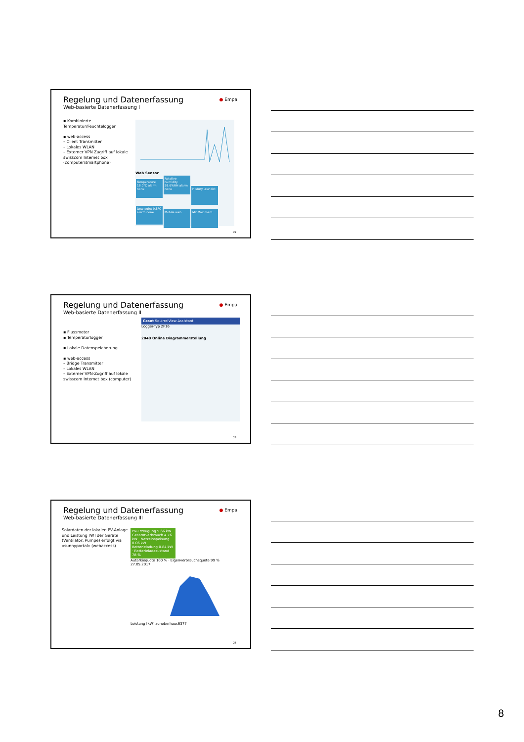Regelung und Datenerfassung
Web-basierte Datenerfassung I
● Empa
▪ Kombinierte Temperatur/Feuchtelogger
▪ web-access
– Client Transmitter
– Lokales WLAN
– Externer VPN Zugriff auf lokale swisscom Internet box (computer/smartphone)
Web Sensor
Temperature 18.0°C alarm none Relative humidity 58.6%RH alarm none History .csv dot Dew point 9.8°C alarm none Mobile web MinMax mem
22
Regelung und Datenerfassung
Web-basierte Datenerfassung II
● Empa
▪ Flussmeter
▪ Temperaturlogger
▪ Lokale Datenspeicherung
▪ web-access
– Bridge Transmitter
– Lokales WLAN
– Externer VPN-Zugriff auf lokale swisscom Internet box (computer)
Grant SquirrelView Assistant
Logger-Typ 2F16
2040 Online Diagrammerstellung
23
Regelung und Datenerfassung
Web-basierte Datenerfassung III
● Empa
Solardaten der lokalen PV-Anlage und Leistung [W] der Geräte (Ventilator, Pumpe) erfolgt via «sunnyportal» (webaccess)
PV-Erzeugung 5.66 kW · Gesamtverbrauch 4.76 kW · Netzeinspeisung 0.06 kW
Batterieladung 0.84 kW · Batterieladezustand 78 %
Autarkiequote 100 % · Eigenverbrauchsquote 99 %
27.05.2017Leistung [kW] zunoberhaus6377
24
8